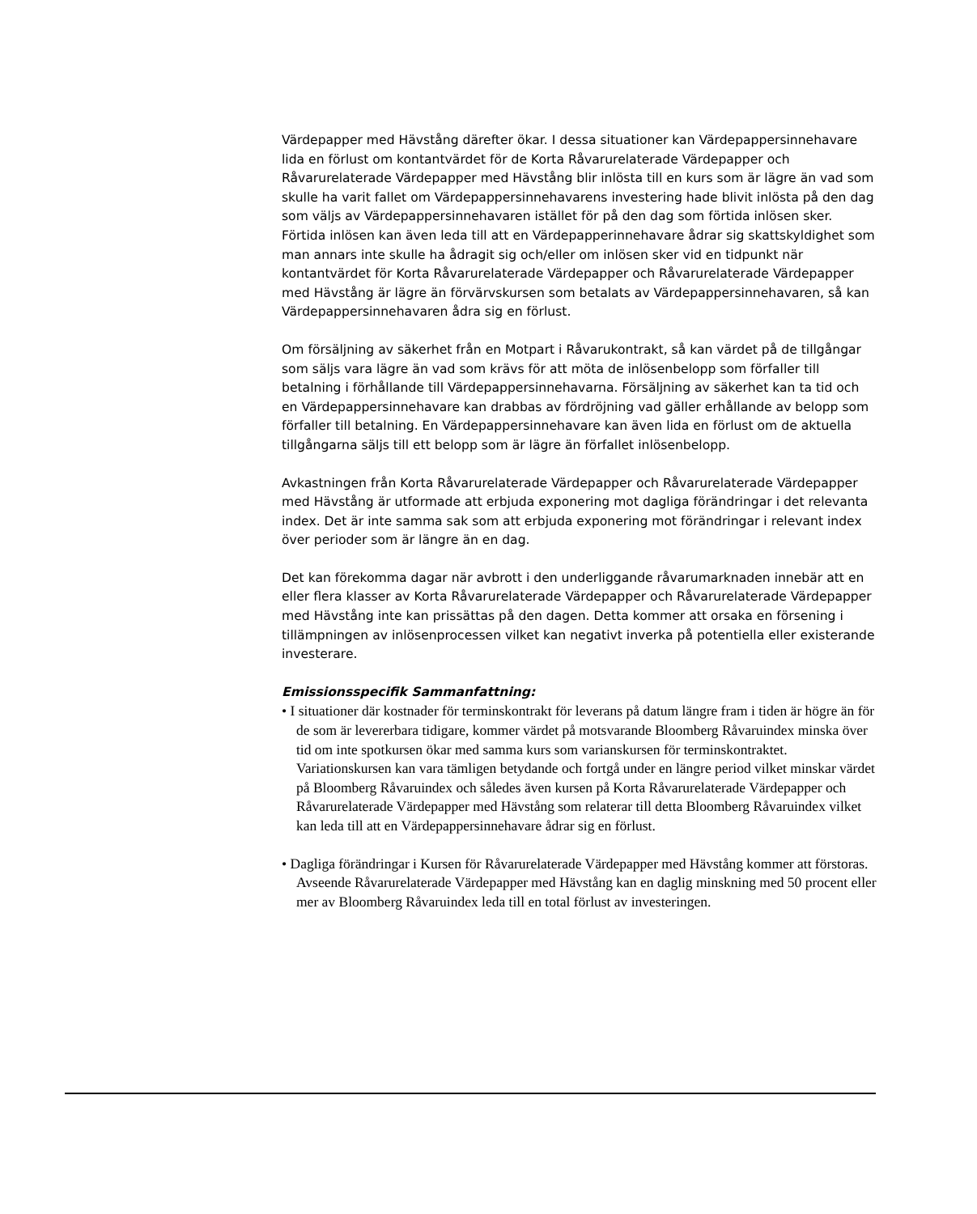Värdepapper med Hävstång därefter ökar. I dessa situationer kan Värdepappersinnehavare lida en förlust om kontantvärdet för de Korta Råvarurelaterade Värdepapper och Råvarurelaterade Värdepapper med Hävstång blir inlösta till en kurs som är lägre än vad som skulle ha varit fallet om Värdepappersinnehavarens investering hade blivit inlösta på den dag som väljs av Värdepappersinnehavaren istället för på den dag som förtida inlösen sker. Förtida inlösen kan även leda till att en Värdepapperinnehavare ådrar sig skattskyldighet som man annars inte skulle ha ådragit sig och/eller om inlösen sker vid en tidpunkt när kontantvärdet för Korta Råvarurelaterade Värdepapper och Råvarurelaterade Värdepapper med Hävstång är lägre än förvärvskursen som betalats av Värdepappersinnehavaren, så kan Värdepappersinnehavaren ådra sig en förlust.
Om försäljning av säkerhet från en Motpart i Råvarukontrakt, så kan värdet på de tillgångar som säljs vara lägre än vad som krävs för att möta de inlösenbelopp som förfaller till betalning i förhållande till Värdepappersinnehavarna. Försäljning av säkerhet kan ta tid och en Värdepappersinnehavare kan drabbas av fördröjning vad gäller erhållande av belopp som förfaller till betalning. En Värdepappersinnehavare kan även lida en förlust om de aktuella tillgångarna säljs till ett belopp som är lägre än förfallet inlösenbelopp.
Avkastningen från Korta Råvarurelaterade Värdepapper och Råvarurelaterade Värdepapper med Hävstång är utformade att erbjuda exponering mot dagliga förändringar i det relevanta index. Det är inte samma sak som att erbjuda exponering mot förändringar i relevant index över perioder som är längre än en dag.
Det kan förekomma dagar när avbrott i den underliggande råvarumarknaden innebär att en eller flera klasser av Korta Råvarurelaterade Värdepapper och Råvarurelaterade Värdepapper med Hävstång inte kan prissättas på den dagen. Detta kommer att orsaka en försening i tillämpningen av inlösenprocessen vilket kan negativt inverka på potentiella eller existerande investerare.
Emissionsspecifik Sammanfattning:
• I situationer där kostnader för terminskontrakt för leverans på datum längre fram i tiden är högre än för de som är levererbara tidigare, kommer värdet på motsvarande Bloomberg Råvaruindex minska över tid om inte spotkursen ökar med samma kurs som varianskursen för terminskontraktet. Variationskursen kan vara tämligen betydande och fortgå under en längre period vilket minskar värdet på Bloomberg Råvaruindex och således även kursen på Korta Råvarurelaterade Värdepapper och Råvarurelaterade Värdepapper med Hävstång som relaterar till detta Bloomberg Råvaruindex vilket kan leda till att en Värdepappersinnehavare ådrar sig en förlust.
• Dagliga förändringar i Kursen för Råvarurelaterade Värdepapper med Hävstång kommer att förstoras. Avseende Råvarurelaterade Värdepapper med Hävstång kan en daglig minskning med 50 procent eller mer av Bloomberg Råvaruindex leda till en total förlust av investeringen.